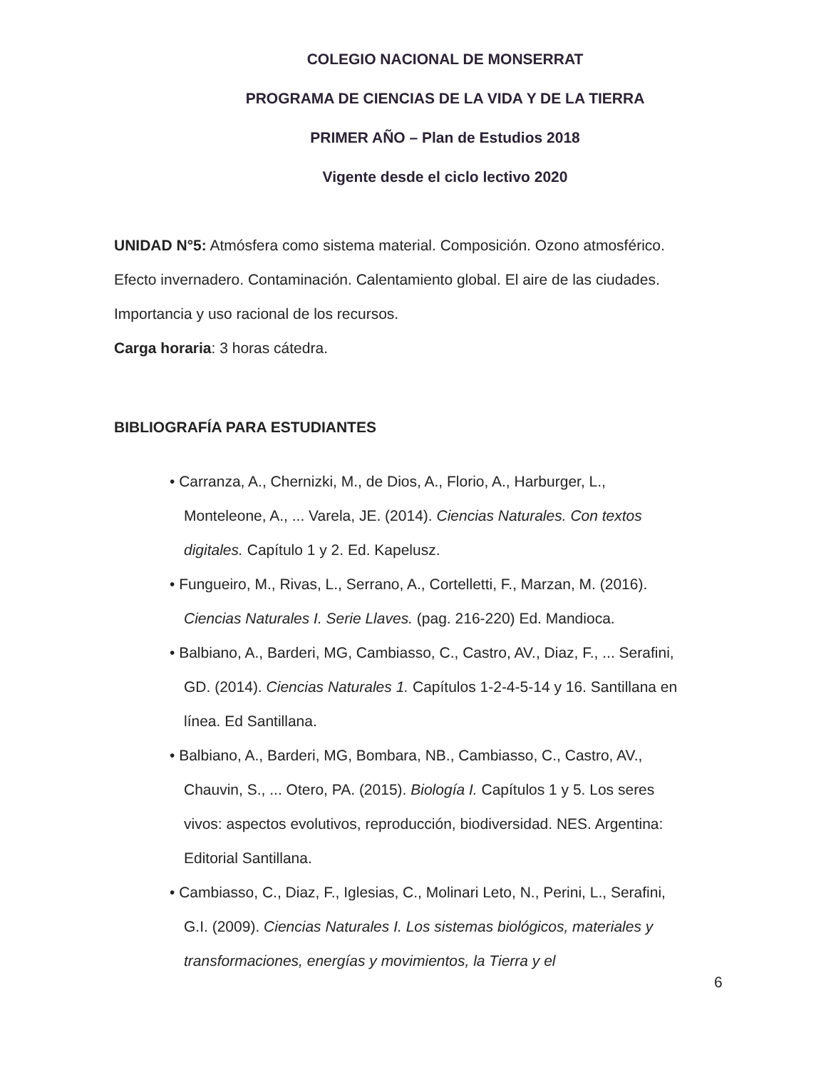COLEGIO NACIONAL DE MONSERRAT
PROGRAMA DE CIENCIAS DE LA VIDA Y DE LA TIERRA
PRIMER AÑO – Plan de Estudios 2018
Vigente desde el ciclo lectivo 2020
UNIDAD N°5: Atmósfera como sistema material. Composición. Ozono atmosférico. Efecto invernadero. Contaminación. Calentamiento global. El aire de las ciudades. Importancia y uso racional de los recursos.
Carga horaria: 3 horas cátedra.
BIBLIOGRAFÍA PARA ESTUDIANTES
• Carranza, A., Chernizki, M., de Dios, A., Florio, A., Harburger, L., Monteleone, A., ... Varela, JE. (2014). Ciencias Naturales. Con textos digitales. Capítulo 1 y 2. Ed. Kapelusz.
• Fungueiro, M., Rivas, L., Serrano, A., Cortelletti, F., Marzan, M. (2016). Ciencias Naturales I. Serie Llaves. (pag. 216-220) Ed. Mandioca.
• Balbiano, A., Barderi, MG, Cambiasso, C., Castro, AV., Diaz, F., ... Serafini, GD. (2014). Ciencias Naturales 1. Capítulos 1-2-4-5-14 y 16. Santillana en línea. Ed Santillana.
• Balbiano, A., Barderi, MG, Bombara, NB., Cambiasso, C., Castro, AV., Chauvin, S., ... Otero, PA. (2015). Biología I. Capítulos 1 y 5. Los seres vivos: aspectos evolutivos, reproducción, biodiversidad. NES. Argentina: Editorial Santillana.
• Cambiasso, C., Diaz, F., Iglesias, C., Molinari Leto, N., Perini, L., Serafini, G.I. (2009). Ciencias Naturales I. Los sistemas biológicos, materiales y transformaciones, energías y movimientos, la Tierra y el
6